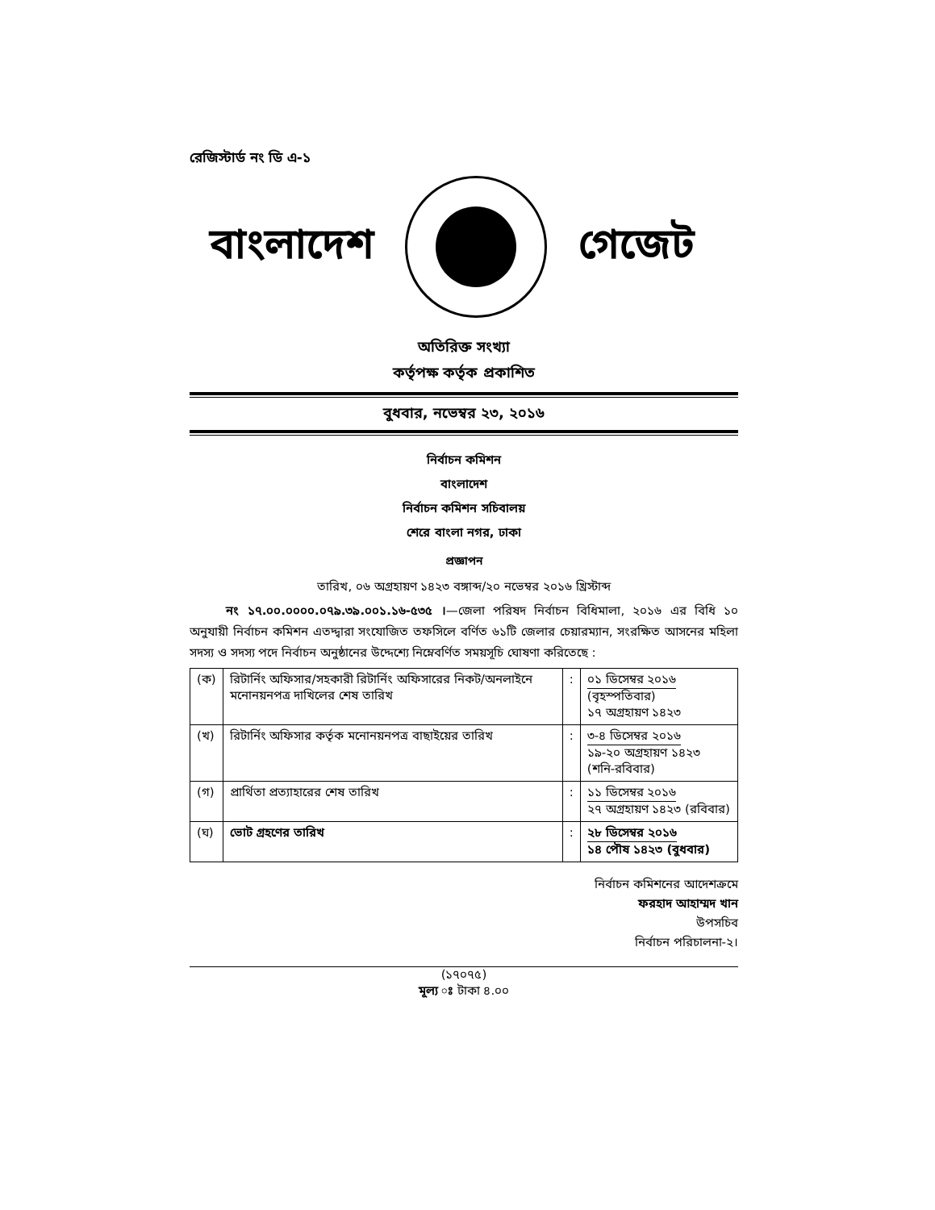রেজিস্টার্ড নং ডি এ-১
বাংলাদেশ গেজেট
অতিরিক্ত সংখ্যা
কর্তৃপক্ষ কর্তৃক প্রকাশিত
বুধবার, নভেম্বর ২৩, ২০১৬
নির্বাচন কমিশন
বাংলাদেশ
নির্বাচন কমিশন সচিবালয়
শেরে বাংলা নগর, ঢাকা
প্রজ্ঞাপন
তারিখ, ০৬ অগ্রহায়ণ ১৪২৩ বঙ্গাব্দ/২০ নভেম্বর ২০১৬ খ্রিস্টাব্দ
নং ১৭.০০.০০০০.০৭৯.৩৯.০০১.১৬-৫৩৫ ।—জেলা পরিষদ নির্বাচন বিধিমালা, ২০১৬ এর বিধি ১০ অনুযায়ী নির্বাচন কমিশন এতদ্দ্বারা সংযোজিত তফসিলে বর্ণিত ৬১টি জেলার চেয়ারম্যান, সংরক্ষিত আসনের মহিলা সদস্য ও সদস্য পদে নির্বাচন অনুষ্ঠানের উদ্দেশ্যে নিম্নেবর্ণিত সময়সূচি ঘোষণা করিতেছে :
| (ক) | রিটার্নিং অফিসার/সহকারী রিটার্নিং অফিসারের নিকট/অনলাইনে মনোনয়নপত্র দাখিলের শেষ তারিখ | : | ০১ ডিসেম্বর ২০১৬ (বৃহস্পতিবার) ১৭ অগ্রহায়ণ ১৪২৩ |
| (খ) | রিটার্নিং অফিসার কর্তৃক মনোনয়নপত্র বাছাইয়ের তারিখ | : | ৩-৪ ডিসেম্বর ২০১৬ ১৯-২০ অগ্রহায়ণ ১৪২৩ (শনি-রবিবার) |
| (গ) | প্রার্থিতা প্রত্যাহারের শেষ তারিখ | : | ১১ ডিসেম্বর ২০১৬ ২৭ অগ্রহায়ণ ১৪২৩ (রবিবার) |
| (ঘ) | ভোট গ্রহণের তারিখ | : | ২৮ ডিসেম্বর ২০১৬ ১৪ পৌষ ১৪২৩ (বুধবার) |
নির্বাচন কমিশনের আদেশক্রমে
ফরহাদ আহাম্মদ খান
উপসচিব
নির্বাচন পরিচালনা-২।
(১৭০৭৫)
মূল্য ঃ টাকা ৪.০০